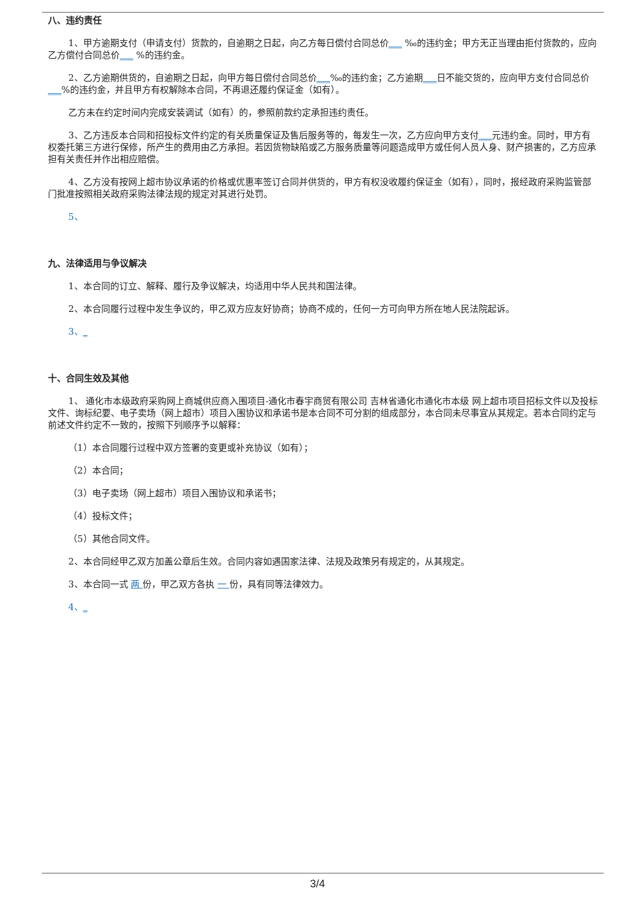八、违约责任
1、甲方逾期支付（申请支付）货款的，自逾期之日起，向乙方每日偿付合同总价___ ‰的违约金；甲方无正当理由拒付货款的，应向乙方偿付合同总价___ %的违约金。
2、乙方逾期供货的，自逾期之日起，向甲方每日偿付合同总价___‰的违约金；乙方逾期___日不能交货的，应向甲方支付合同总价___%的违约金，并且甲方有权解除本合同，不再退还履约保证金（如有）。
乙方未在约定时间内完成安装调试（如有）的，参照前款约定承担违约责任。
3、乙方违反本合同和招投标文件约定的有关质量保证及售后服务等的，每发生一次，乙方应向甲方支付___元违约金。同时，甲方有权委托第三方进行保修，所产生的费用由乙方承担。若因货物缺陷或乙方服务质量等问题造成甲方或任何人员人身、财产损害的，乙方应承担有关责任并作出相应赔偿。
4、乙方没有按网上超市协议承诺的价格或优惠率签订合同并供货的，甲方有权没收履约保证金（如有），同时，报经政府采购监管部门批准按照相关政府采购法律法规的规定对其进行处罚。
5、
九、法律适用与争议解决
1、本合同的订立、解释、履行及争议解决，均适用中华人民共和国法律。
2、本合同履行过程中发生争议的，甲乙双方应友好协商；协商不成的，任何一方可向甲方所在地人民法院起诉。
3、_
十、合同生效及其他
1、 通化市本级政府采购网上商城供应商入围项目-通化市春宇商贸有限公司 吉林省通化市通化市本级 网上超市项目招标文件以及投标文件、询标纪要、电子卖场（网上超市）项目入围协议和承诺书是本合同不可分割的组成部分，本合同未尽事宜从其规定。若本合同约定与前述文件约定不一致的，按照下列顺序予以解释：
（1）本合同履行过程中双方签署的变更或补充协议（如有）；
（2）本合同；
（3）电子卖场（网上超市）项目入围协议和承诺书；
（4）投标文件；
（5）其他合同文件。
2、本合同经甲乙双方加盖公章后生效。合同内容如遇国家法律、法规及政策另有规定的，从其规定。
3、本合同一式 两 份，甲乙双方各执 一 份，具有同等法律效力。
4、_
3/4